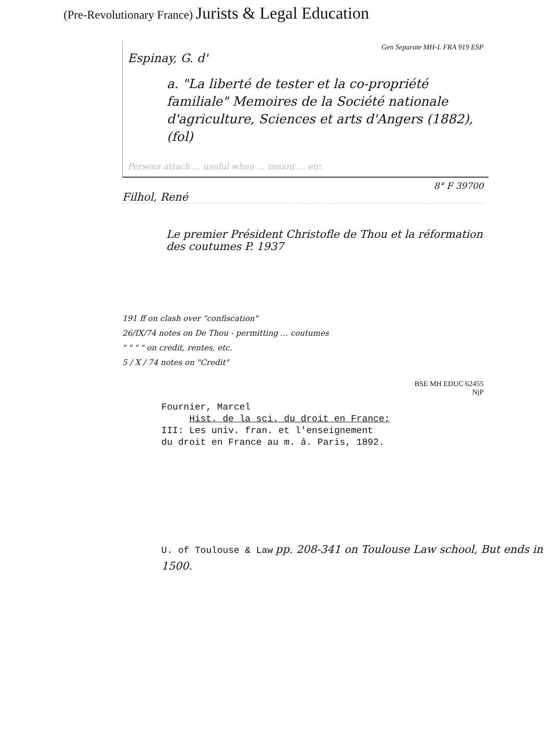(Pre-Revolutionary France) Jurists & Legal Education
Gen Separate MH-L FRA 919 ESP
Espinay, G. d'
a. "La liberté de tester et la co-propriété familiale" Memoires de la Société nationale d'agriculture, Sciences et arts d'Angers (1882), (fol)
Persons attach ... useful when ... tenant ... etc.
8° F 39700
Filhol, René
Le premier Président Christofle de Thou et la réformation des coutumes P. 1937
191 ff on clash over "confiscation"
26/IX/74 notes on De Thou - permitting ... coutumes
" " " " on credit, rentes, etc.
5 / X / 74 notes on "Credit"
BSE MH EDUC 62455
NjP
Fournier, Marcel
Hist. de la sci. du droit en France;
III: Les univ. fran. et l'enseignement
du droit en France au m. â. Paris, 1892.
U. of Toulouse & Law pp. 208-341 on Toulouse Law school, But ends in 1500.